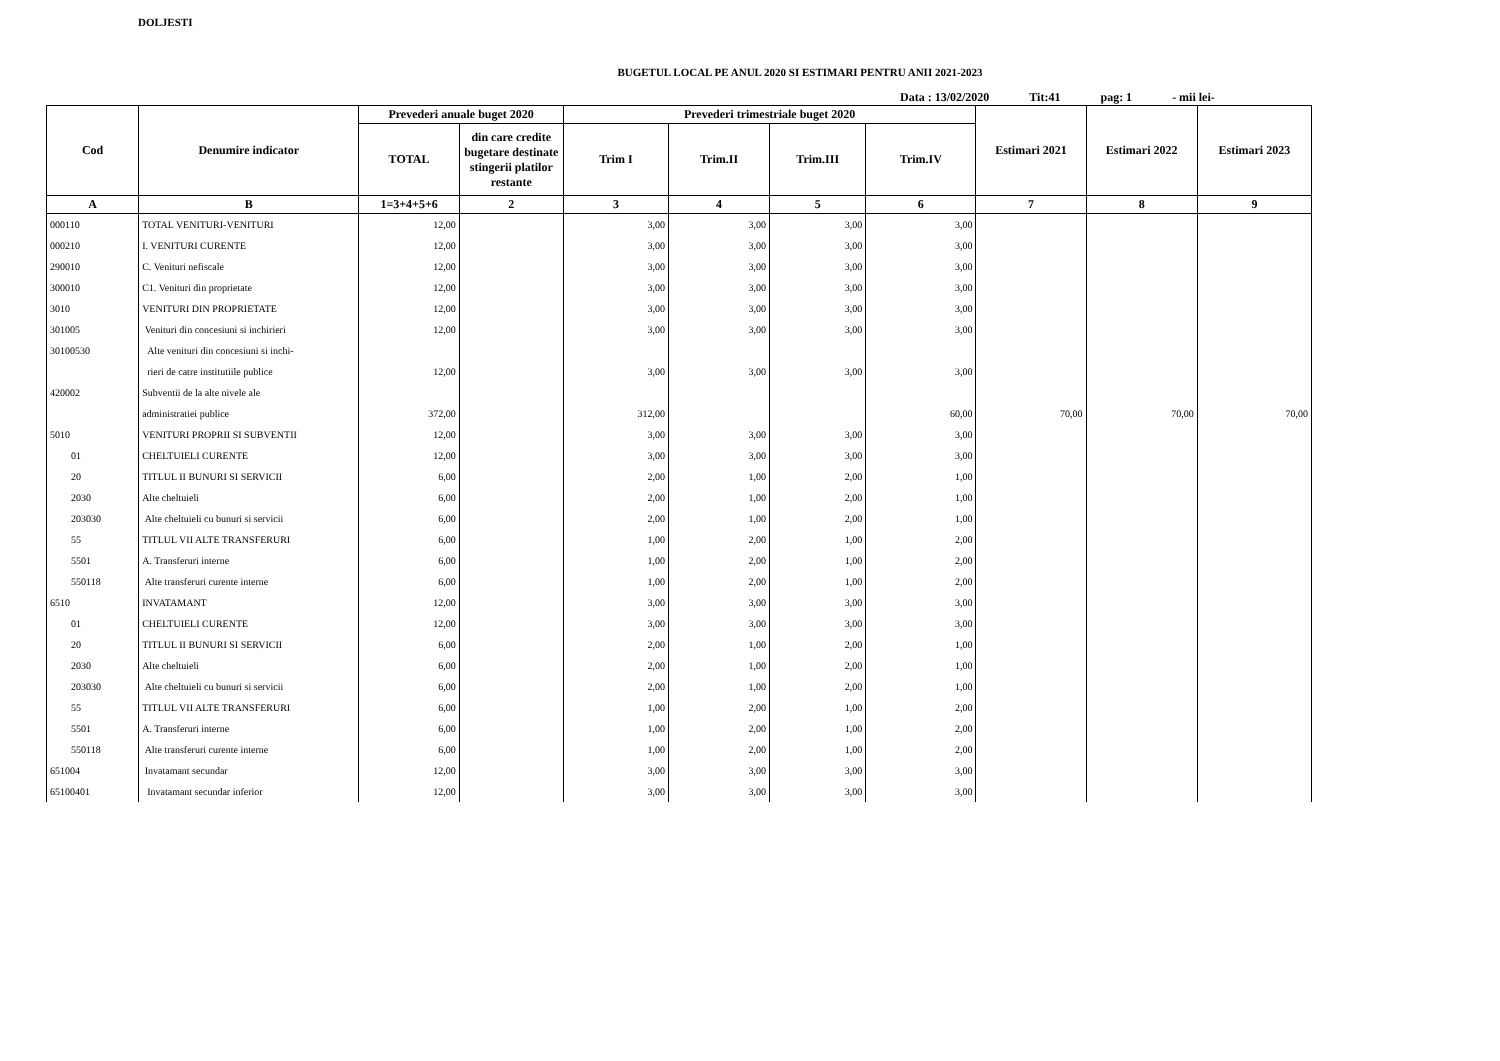DOLJESTI
BUGETUL LOCAL PE ANUL 2020 SI ESTIMARI PENTRU ANII 2021-2023
Data : 13/02/2020 Tit:41 pag: 1 - mii lei-
| Cod | Denumire indicator | Prevederi anuale buget 2020 | | Prevederi trimestriale buget 2020 | | | | Estimari 2021 | Estimari 2022 | Estimari 2023 |
| --- | --- | --- | --- | --- | --- | --- | --- | --- | --- | --- |
| | | TOTAL | din care credite bugetare destinate stingerii platilor restante | Trim I | Trim.II | Trim.III | Trim.IV | | | |
| A | B | 1=3+4+5+6 | 2 | 3 | 4 | 5 | 6 | 7 | 8 | 9 |
| 000110 | TOTAL VENITURI-VENITURI | 12,00 | | 3,00 | 3,00 | 3,00 | 3,00 | | | |
| 000210 | I. VENITURI CURENTE | 12,00 | | 3,00 | 3,00 | 3,00 | 3,00 | | | |
| 290010 | C. Venituri nefiscale | 12,00 | | 3,00 | 3,00 | 3,00 | 3,00 | | | |
| 300010 | C1. Venituri din proprietate | 12,00 | | 3,00 | 3,00 | 3,00 | 3,00 | | | |
| 3010 | VENITURI DIN PROPRIETATE | 12,00 | | 3,00 | 3,00 | 3,00 | 3,00 | | | |
| 301005 | Venituri din concesiuni si inchirieri | 12,00 | | 3,00 | 3,00 | 3,00 | 3,00 | | | |
| 30100530 | Alte venituri din concesiuni si inchi- | | | | | | | | | |
| | rieri de catre institutiile publice | 12,00 | | 3,00 | 3,00 | 3,00 | 3,00 | | | |
| 420002 | Subventii de la alte nivele ale | | | | | | | | | |
| | administratiei publice | 372,00 | | 312,00 | | | 60,00 | 70,00 | 70,00 | 70,00 |
| 5010 | VENITURI PROPRII SI SUBVENTII | 12,00 | | 3,00 | 3,00 | 3,00 | 3,00 | | | |
| 01 | CHELTUIELI CURENTE | 12,00 | | 3,00 | 3,00 | 3,00 | 3,00 | | | |
| 20 | TITLUL II BUNURI SI SERVICII | 6,00 | | 2,00 | 1,00 | 2,00 | 1,00 | | | |
| 2030 | Alte cheltuieli | 6,00 | | 2,00 | 1,00 | 2,00 | 1,00 | | | |
| 203030 | Alte cheltuieli cu bunuri si servicii | 6,00 | | 2,00 | 1,00 | 2,00 | 1,00 | | | |
| 55 | TITLUL VII ALTE TRANSFERURI | 6,00 | | 1,00 | 2,00 | 1,00 | 2,00 | | | |
| 5501 | A. Transferuri interne | 6,00 | | 1,00 | 2,00 | 1,00 | 2,00 | | | |
| 550118 | Alte transferuri curente interne | 6,00 | | 1,00 | 2,00 | 1,00 | 2,00 | | | |
| 6510 | INVATAMANT | 12,00 | | 3,00 | 3,00 | 3,00 | 3,00 | | | |
| 01 | CHELTUIELI CURENTE | 12,00 | | 3,00 | 3,00 | 3,00 | 3,00 | | | |
| 20 | TITLUL II BUNURI SI SERVICII | 6,00 | | 2,00 | 1,00 | 2,00 | 1,00 | | | |
| 2030 | Alte cheltuieli | 6,00 | | 2,00 | 1,00 | 2,00 | 1,00 | | | |
| 203030 | Alte cheltuieli cu bunuri si servicii | 6,00 | | 2,00 | 1,00 | 2,00 | 1,00 | | | |
| 55 | TITLUL VII ALTE TRANSFERURI | 6,00 | | 1,00 | 2,00 | 1,00 | 2,00 | | | |
| 5501 | A. Transferuri interne | 6,00 | | 1,00 | 2,00 | 1,00 | 2,00 | | | |
| 550118 | Alte transferuri curente interne | 6,00 | | 1,00 | 2,00 | 1,00 | 2,00 | | | |
| 651004 | Invatamant secundar | 12,00 | | 3,00 | 3,00 | 3,00 | 3,00 | | | |
| 65100401 | Invatamant secundar inferior | 12,00 | | 3,00 | 3,00 | 3,00 | 3,00 | | | |